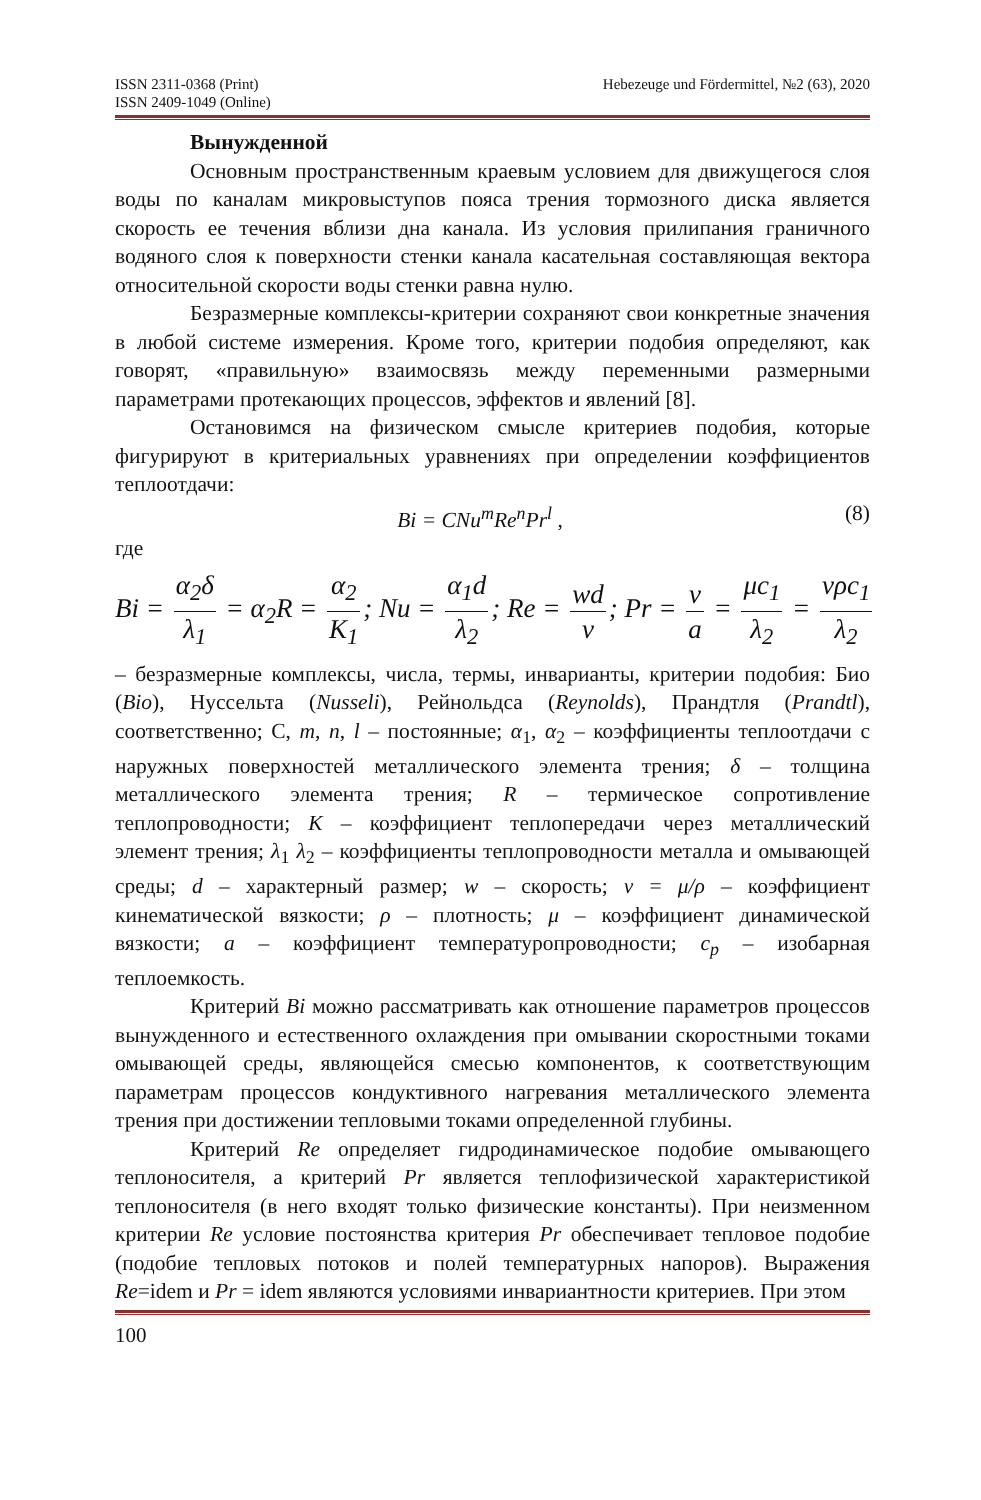ISSN 2311-0368 (Print)
ISSN 2409-1049 (Online) Hebezeuge und Fördermittel, №2 (63), 2020
Вынужденной
Основным пространственным краевым условием для движущегося слоя воды по каналам микровыступов пояса трения тормозного диска является скорость ее течения вблизи дна канала. Из условия прилипания граничного водяного слоя к поверхности стенки канала касательная составляющая вектора относительной скорости воды стенки равна нулю.
Безразмерные комплексы-критерии сохраняют свои конкретные значения в любой системе измерения. Кроме того, критерии подобия определяют, как говорят, «правильную» взаимосвязь между переменными размерными параметрами протекающих процессов, эффектов и явлений [8].
Остановимся на физическом смысле критериев подобия, которые фигурируют в критериальных уравнениях при определении коэффициентов теплоотдачи:
Bi = CNu<sup>m</sup>Re<sup>n</sup>Pr<sup>l</sup> , (8)
где
Bi = α<sub>2</sub>δ λ<sub>1</sub> = α<sub>2</sub>R = α<sub>2</sub> K<sub>1</sub>; Nu = α<sub>1</sub>d λ<sub>2</sub>; Re = wd ν; Pr = ν a = μc<sub>1</sub> λ<sub>2</sub> = νρc<sub>1</sub> λ<sub>2</sub>
– безразмерные комплексы, числа, термы, инварианты, критерии подобия: Био (Bio), Нуссельта (Nusseli), Рейнольдса (Reynolds), Прандтля (Prandtl), соответственно; C, m, n, l – постоянные; α<sub>1</sub>, α<sub>2</sub> – коэффициенты теплоотдачи с наружных поверхностей металлического элемента трения; δ – толщина металлического элемента трения; R – термическое сопротивление теплопроводности; К – коэффициент теплопередачи через металлический элемент трения; λ<sub>1</sub> λ<sub>2</sub> – коэффициенты теплопроводности металла и омывающей среды; d – характерный размер; w – скорость; ν = μ/ρ – коэффициент кинематической вязкости; ρ – плотность; μ – коэффициент динамической вязкости; a – коэффициент температуропроводности; c<sub>p</sub> – изобарная теплоемкость.
Критерий Bi можно рассматривать как отношение параметров процессов вынужденного и естественного охлаждения при омывании скоростными токами омывающей среды, являющейся смесью компонентов, к соответствующим параметрам процессов кондуктивного нагревания металлического элемента трения при достижении тепловыми токами определенной глубины.
Критерий Re определяет гидродинамическое подобие омывающего теплоносителя, а критерий Pr является теплофизической характеристикой теплоносителя (в него входят только физические константы). При неизменном критерии Re условие постоянства критерия Pr обеспечивает тепловое подобие (подобие тепловых потоков и полей температурных напоров). Выражения Re=idem и Pr = idem являются условиями инвариантности критериев. При этом
100